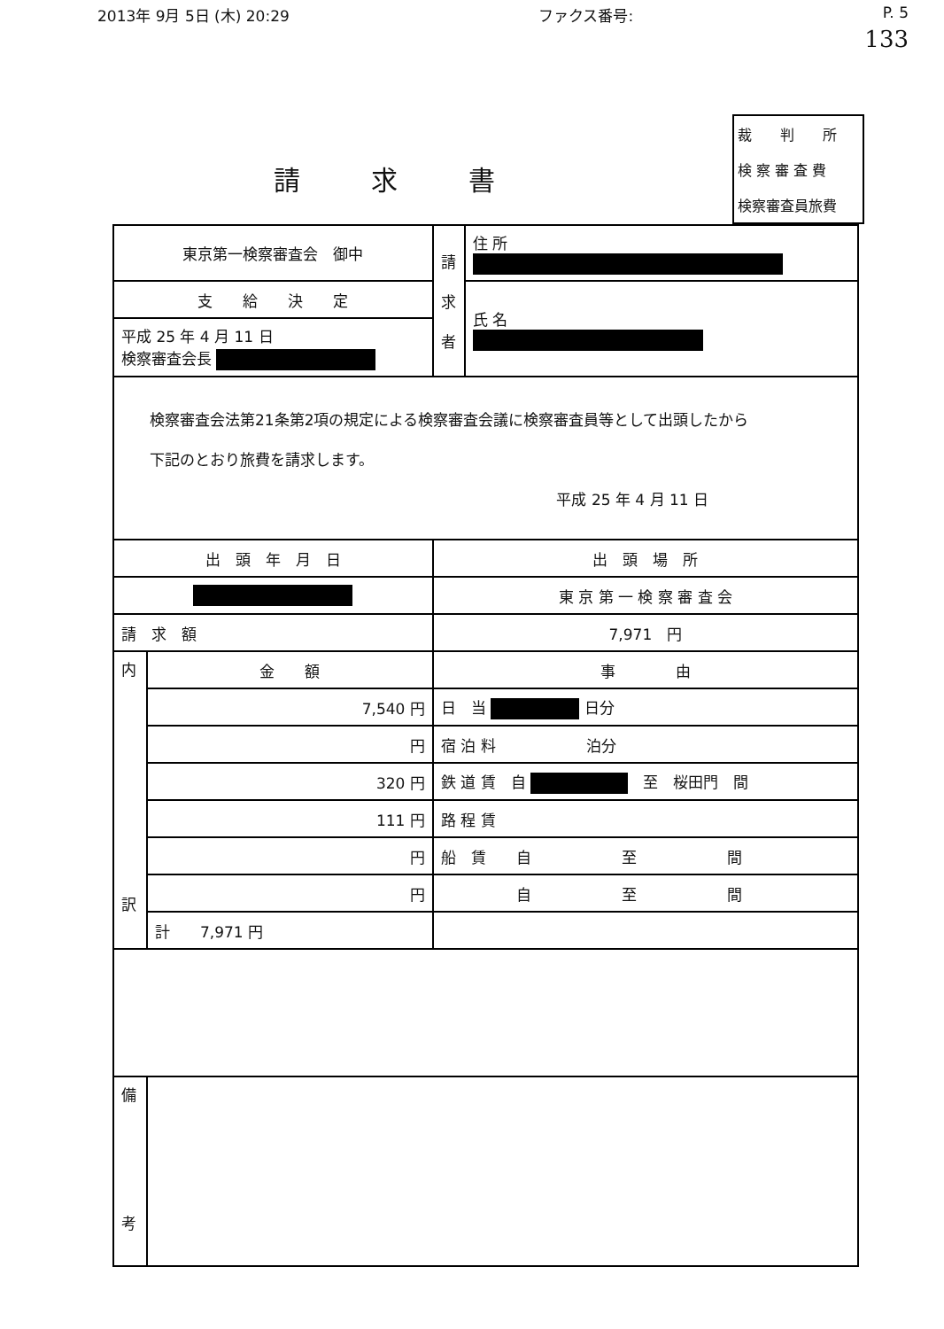2013年 9月 5日 (木) 20:29 ファクス番号: P. 5
133
請求書
裁　　判　　所
検 察 審 査 費
検察審査員旅費
| 東京第一検察審査会 御中 | | | 請 求 者 | 住 所 |
| 支 給 決 定 | | | | 氏 名 |
| 平成 25 年 4 月 11 日 検察審査会長 | | | | |
| 検察審査会法第21条第2項の規定による検察審査会議に検察審査員等として出頭したから 下記のとおり旅費を請求します。 平成 25 年 4 月 11 日 | | | | |
| 出 頭 年 月 日 | | | 出 頭 場 所 | |
| | | | 東 京 第 一 検 察 審 査 会 | |
| 請 求 額 | | 7,971 円 | | |
| 内 訳 | 金 額 | | 事 由 | |
| | 7,540 円 | | 日 当 日分 | |
| | 円 | | 宿 泊 料 泊分 | |
| | 320 円 | | 鉄 道 賃 自 至 桜田門 間 | |
| | 111 円 | | 路 程 賃 | |
| | 円 | | 船 賃 自 至 間 | |
| | 円 | | 自 至 間 | |
| | 計 7,971 円 | | | |
| 備 考 | | | | |